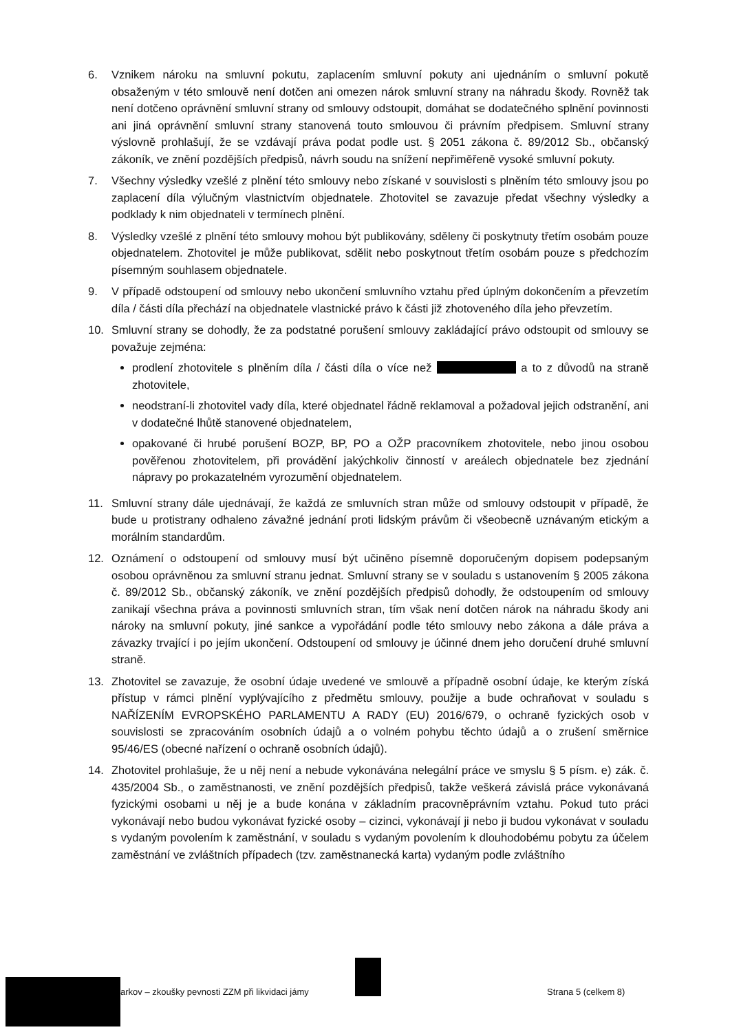6. Vznikem nároku na smluvní pokutu, zaplacením smluvní pokuty ani ujednáním o smluvní pokutě obsaženým v této smlouvě není dotčen ani omezen nárok smluvní strany na náhradu škody. Rovněž tak není dotčeno oprávnění smluvní strany od smlouvy odstoupit, domáhat se dodatečného splnění povinnosti ani jiná oprávnění smluvní strany stanovená touto smlouvou či právním předpisem. Smluvní strany výslovně prohlašují, že se vzdávají práva podat podle ust. § 2051 zákona č. 89/2012 Sb., občanský zákoník, ve znění pozdějších předpisů, návrh soudu na snížení nepřiměřeně vysoké smluvní pokuty.
7. Všechny výsledky vzešlé z plnění této smlouvy nebo získané v souvislosti s plněním této smlouvy jsou po zaplacení díla výlučným vlastnictvím objednatele. Zhotovitel se zavazuje předat všechny výsledky a podklady k nim objednateli v termínech plnění.
8. Výsledky vzešlé z plnění této smlouvy mohou být publikovány, sděleny či poskytnuty třetím osobám pouze objednatelem. Zhotovitel je může publikovat, sdělit nebo poskytnout třetím osobám pouze s předchozím písemným souhlasem objednatele.
9. V případě odstoupení od smlouvy nebo ukončení smluvního vztahu před úplným dokončením a převzetím díla / části díla přechází na objednatele vlastnické právo k části již zhotoveného díla jeho převzetím.
10. Smluvní strany se dohodly, že za podstatné porušení smlouvy zakládající právo odstoupit od smlouvy se považuje zejména:
prodlení zhotovitele s plněním díla / části díla o více než a to z důvodů na straně zhotovitele,
neodstraní-li zhotovitel vady díla, které objednatel řádně reklamoval a požadoval jejich odstranění, ani v dodatečné lhůtě stanovené objednatelem,
opakované či hrubé porušení BOZP, BP, PO a OŽP pracovníkem zhotovitele, nebo jinou osobou pověřenou zhotovitelem, při provádění jakýchkoliv činností v areálech objednatele bez zjednání nápravy po prokazatelném vyrozumění objednatelem.
11. Smluvní strany dále ujednávají, že každá ze smluvních stran může od smlouvy odstoupit v případě, že bude u protistrany odhaleno závažné jednání proti lidským právům či všeobecně uznávaným etickým a morálním standardům.
12. Oznámení o odstoupení od smlouvy musí být učiněno písemně doporučeným dopisem podepsaným osobou oprávněnou za smluvní stranu jednat. Smluvní strany se v souladu s ustanovením § 2005 zákona č. 89/2012 Sb., občanský zákoník, ve znění pozdějších předpisů dohodly, že odstoupením od smlouvy zanikají všechna práva a povinnosti smluvních stran, tím však není dotčen nárok na náhradu škody ani nároky na smluvní pokuty, jiné sankce a vypořádání podle této smlouvy nebo zákona a dále práva a závazky trvající i po jejím ukončení. Odstoupení od smlouvy je účinné dnem jeho doručení druhé smluvní straně.
13. Zhotovitel se zavazuje, že osobní údaje uvedené ve smlouvě a případně osobní údaje, ke kterým získá přístup v rámci plnění vyplývajícího z předmětu smlouvy, použije a bude ochraňovat v souladu s NAŘÍZENÍM EVROPSKÉHO PARLAMENTU A RADY (EU) 2016/679, o ochraně fyzických osob v souvislosti se zpracováním osobních údajů a o volném pohybu těchto údajů a o zrušení směrnice 95/46/ES (obecné nařízení o ochraně osobních údajů).
14. Zhotovitel prohlašuje, že u něj není a nebude vykonávána nelegální práce ve smyslu § 5 písm. e) zák. č. 435/2004 Sb., o zaměstnanosti, ve znění pozdějších předpisů, takže veškerá závislá práce vykonávaná fyzickými osobami u něj je a bude konána v základním pracovněprávním vztahu. Pokud tuto práci vykonávají nebo budou vykonávat fyzické osoby – cizinci, vykonávají ji nebo ji budou vykonávat v souladu s vydaným povolením k zaměstnání, v souladu s vydaným povolením k dlouhodobému pobytu za účelem zaměstnání ve zvláštních případech (tzv. zaměstnanecká karta) vydaným podle zvláštního
arkov – zkoušky pevnosti ZZM při likvidaci jámy Strana 5 (celkem 8)